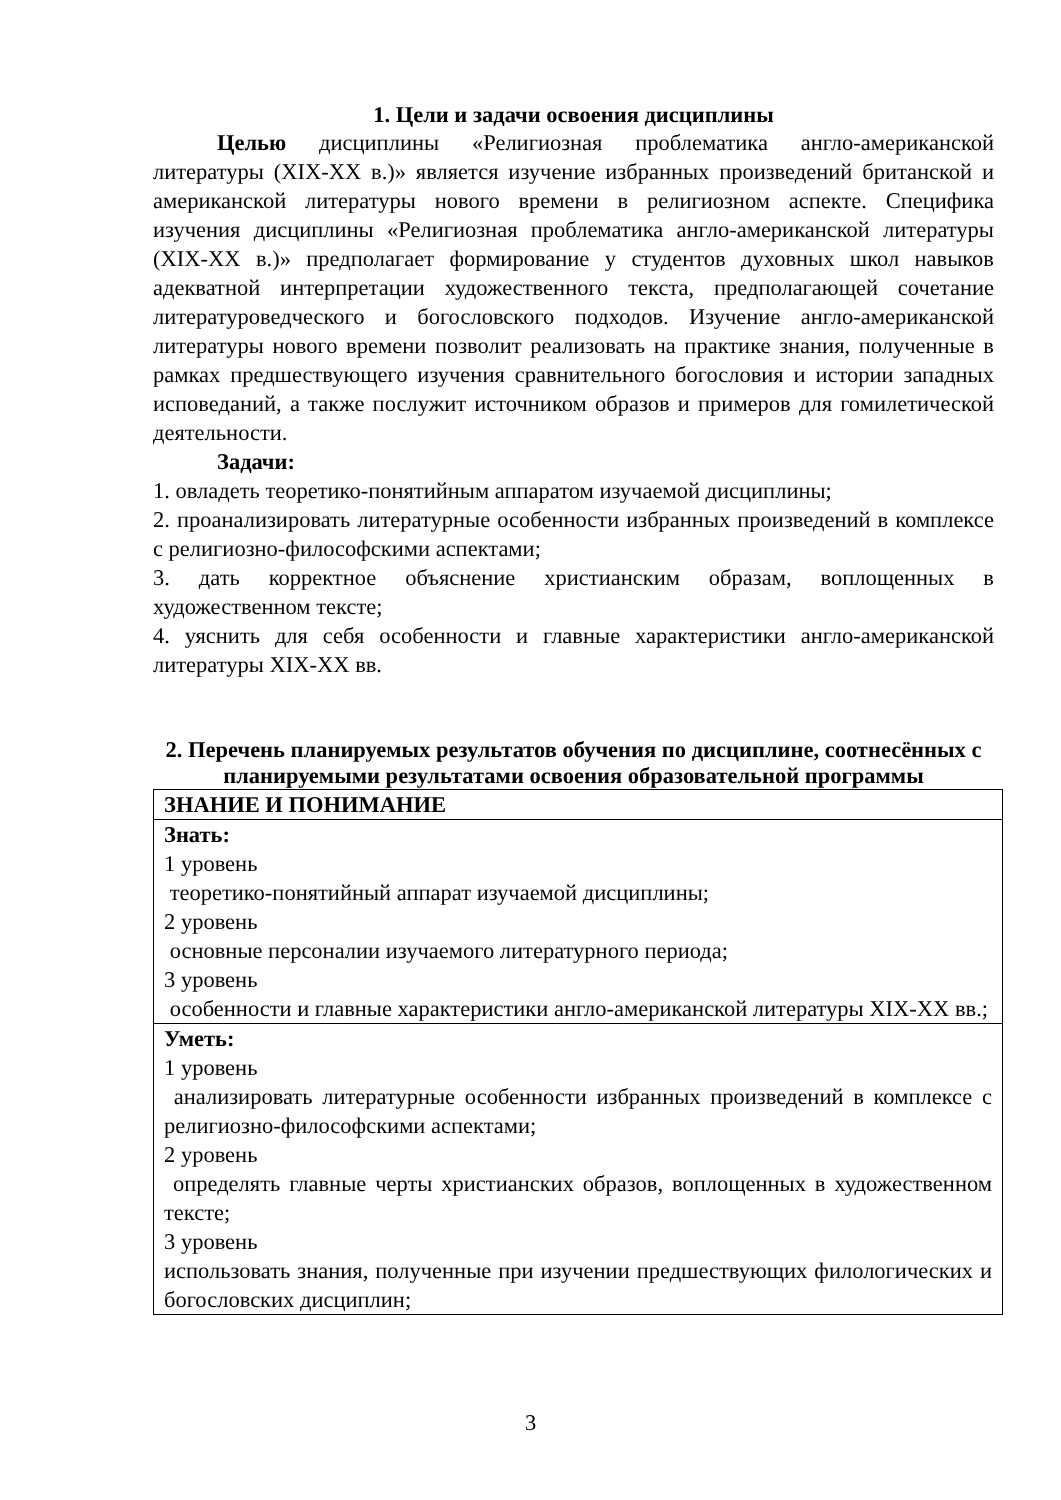1. Цели и задачи освоения дисциплины
Целью дисциплины «Религиозная проблематика англо-американской литературы (XIX-XX в.)» является изучение избранных произведений британской и американской литературы нового времени в религиозном аспекте. Специфика изучения дисциплины «Религиозная проблематика англо-американской литературы (XIX-XX в.)» предполагает формирование у студентов духовных школ навыков адекватной интерпретации художественного текста, предполагающей сочетание литературоведческого и богословского подходов. Изучение англо-американской литературы нового времени позволит реализовать на практике знания, полученные в рамках предшествующего изучения сравнительного богословия и истории западных исповеданий, а также послужит источником образов и примеров для гомилетической деятельности.
Задачи:
1. овладеть теоретико-понятийным аппаратом изучаемой дисциплины;
2. проанализировать литературные особенности избранных произведений в комплексе с религиозно-философскими аспектами;
3. дать корректное объяснение христианским образам, воплощенных в художественном тексте;
4. уяснить для себя особенности и главные характеристики англо-американской литературы XIX-XX вв.
2. Перечень планируемых результатов обучения по дисциплине, соотнесённых с планируемыми результатами освоения образовательной программы
| ЗНАНИЕ И ПОНИМАНИЕ |
| Знать: 1 уровень теоретико-понятийный аппарат изучаемой дисциплины; 2 уровень основные персоналии изучаемого литературного периода; 3 уровень особенности и главные характеристики англо-американской литературы XIX-XX вв.; |
| Уметь: 1 уровень анализировать литературные особенности избранных произведений в комплексе с религиозно-философскими аспектами; 2 уровень определять главные черты христианских образов, воплощенных в художественном тексте; 3 уровень использовать знания, полученные при изучении предшествующих филологических и богословских дисциплин; |
3